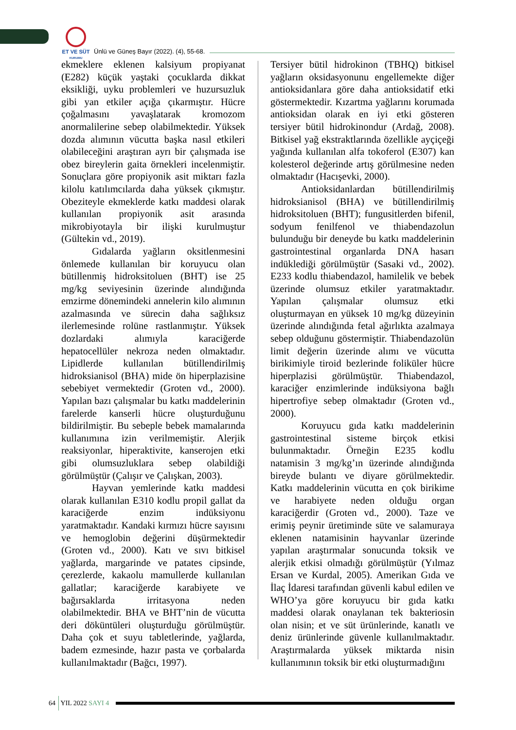ET VE SÜT
KURUMU
Ünlü ve Güneş Bayır (2022). (4), 55-68.
ekmeklere eklenen kalsiyum propiyanat (E282) küçük yaştaki çocuklarda dikkat eksikliği, uyku problemleri ve huzursuzluk gibi yan etkiler açığa çıkarmıştır. Hücre çoğalmasını yavaşlatarak kromozom anormalilerine sebep olabilmektedir. Yüksek dozda alımının vücutta başka nasıl etkileri olabileceğini araştıran ayrı bir çalışmada ise obez bireylerin gaita örnekleri incelenmiştir. Sonuçlara göre propiyonik asit miktarı fazla kilolu katılımcılarda daha yüksek çıkmıştır. Obeziteyle ekmeklerde katkı maddesi olarak kullanılan propiyonik asit arasında mikrobiyotayla bir ilişki kurulmuştur (Gültekin vd., 2019).
Gıdalarda yağların oksitlenmesini önlemede kullanılan bir koruyucu olan bütillenmiş hidroksitoluen (BHT) ise 25 mg/kg seviyesinin üzerinde alındığında emzirme dönemindeki annelerin kilo alımının azalmasında ve sürecin daha sağlıksız ilerlemesinde rolüne rastlanmıştır. Yüksek dozlardaki alımıyla karaciğerde hepatocellüler nekroza neden olmaktadır. Lipidlerde kullanılan bütillendirilmiş hidroksianisol (BHA) mide ön hiperplazisine sebebiyet vermektedir (Groten vd., 2000). Yapılan bazı çalışmalar bu katkı maddelerinin farelerde kanserli hücre oluşturduğunu bildirilmiştir. Bu sebeple bebek mamalarında kullanımına izin verilmemiştir. Alerjik reaksiyonlar, hiperaktivite, kanserojen etki gibi olumsuzluklara sebep olabildiği görülmüştür (Çalışır ve Çalışkan, 2003).
Hayvan yemlerinde katkı maddesi olarak kullanılan E310 kodlu propil gallat da karaciğerde enzim indüksiyonu yaratmaktadır. Kandaki kırmızı hücre sayısını ve hemoglobin değerini düşürmektedir (Groten vd., 2000). Katı ve sıvı bitkisel yağlarda, margarinde ve patates cipsinde, çerezlerde, kakaolu mamullerde kullanılan gallatlar; karaciğerde karabiyete ve bağırsaklarda irritasyona neden olabilmektedir. BHA ve BHT’nin de vücutta deri döküntüleri oluşturduğu görülmüştür. Daha çok et suyu tabletlerinde, yağlarda, badem ezmesinde, hazır pasta ve çorbalarda kullanılmaktadır (Bağcı, 1997).
Tersiyer bütil hidrokinon (TBHQ) bitkisel yağların oksidasyonunu engellemekte diğer antioksidanlara göre daha antioksidatif etki göstermektedir. Kızartma yağlarını korumada antioksidan olarak en iyi etki gösteren tersiyer bütil hidrokinondur (Ardağ, 2008). Bitkisel yağ ekstraktlarında özellikle ayçiçeği yağında kullanılan alfa tokoferol (E307) kan kolesterol değerinde artış görülmesine neden olmaktadır (Hacışevki, 2000).
Antioksidanlardan bütillendirilmiş hidroksianisol (BHA) ve bütillendirilmiş hidroksitoluen (BHT); fungusitlerden bifenil, sodyum fenilfenol ve thiabendazolun bulunduğu bir deneyde bu katkı maddelerinin gastrointestinal organlarda DNA hasarı indüklediği görülmüştür (Sasaki vd., 2002). E233 kodlu thiabendazol, hamilelik ve bebek üzerinde olumsuz etkiler yaratmaktadır. Yapılan çalışmalar olumsuz etki oluşturmayan en yüksek 10 mg/kg düzeyinin üzerinde alındığında fetal ağırlıkta azalmaya sebep olduğunu göstermiştir. Thiabendazolün limit değerin üzerinde alımı ve vücutta birikimiyle tiroid bezlerinde foliküler hücre hiperplazisi görülmüştür. Thiabendazol, karaciğer enzimlerinde indüksiyona bağlı hipertrofiye sebep olmaktadır (Groten vd., 2000).
Koruyucu gıda katkı maddelerinin gastrointestinal sisteme birçok etkisi bulunmaktadır. Örneğin E235 kodlu natamisin 3 mg/kg’ın üzerinde alındığında bireyde bulantı ve diyare görülmektedir. Katkı maddelerinin vücutta en çok birikime ve harabiyete neden olduğu organ karaciğerdir (Groten vd., 2000). Taze ve erimiş peynir üretiminde süte ve salamuraya eklenen natamisinin hayvanlar üzerinde yapılan araştırmalar sonucunda toksik ve alerjik etkisi olmadığı görülmüştür (Yılmaz Ersan ve Kurdal, 2005). Amerikan Gıda ve İlaç İdaresi tarafından güvenli kabul edilen ve WHO’ya göre koruyucu bir gıda katkı maddesi olarak onaylanan tek bakteriosin olan nisin; et ve süt ürünlerinde, kanatlı ve deniz ürünlerinde güvenle kullanılmaktadır. Araştırmalarda yüksek miktarda nisin kullanımının toksik bir etki oluşturmadığını
64 YIL 2022 SAYI 4